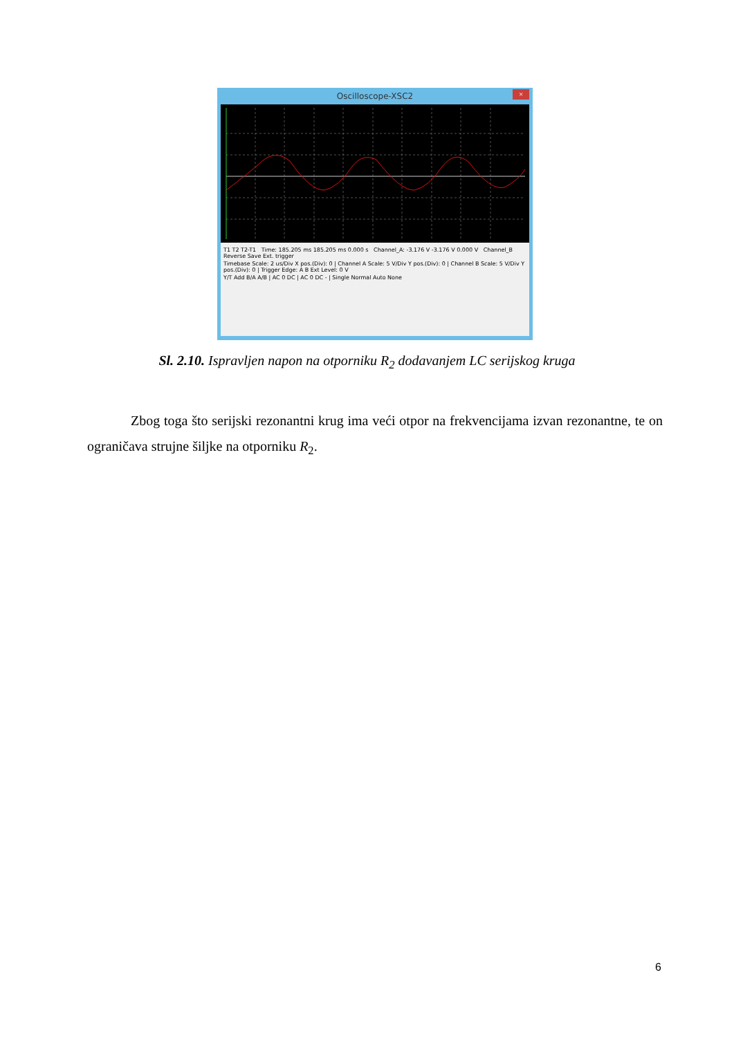Oscilloscope-XSC2
×
T1 T2 T2-T1 Time: 185.205 ms 185.205 ms 0.000 s Channel_A: -3.176 V -3.176 V 0.000 V Channel_B Reverse Save Ext. trigger
Timebase Scale: 2 us/Div X pos.(Div): 0 | Channel A Scale: 5 V/Div Y pos.(Div): 0 | Channel B Scale: 5 V/Div Y pos.(Div): 0 | Trigger Edge: A B Ext Level: 0 V
Y/T Add B/A A/B | AC 0 DC | AC 0 DC - | Single Normal Auto None
Sl. 2.10. Ispravljen napon na otporniku R<sub>2</sub> dodavanjem LC serijskog kruga
Zbog toga što serijski rezonantni krug ima veći otpor na frekvencijama izvan rezonantne, te on ograničava strujne šiljke na otporniku R<sub>2</sub>.
6